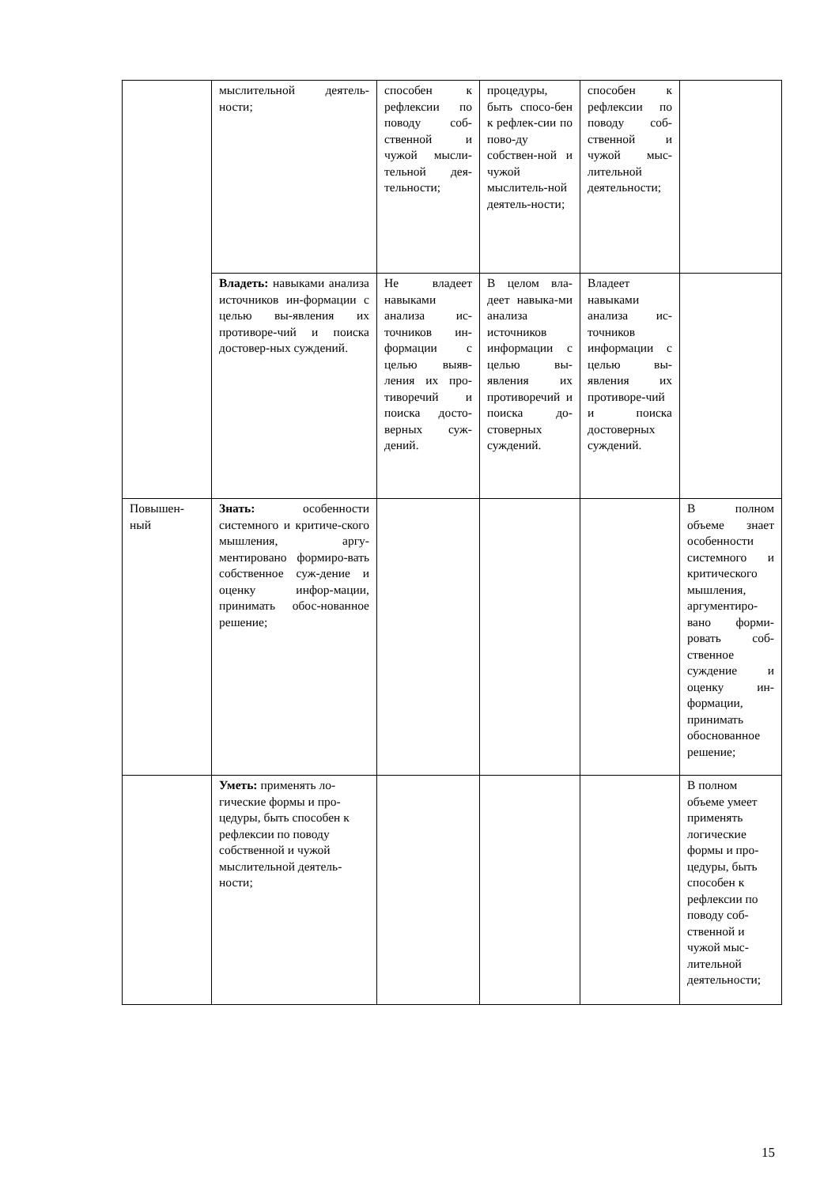| | мыслительной деятель-ности; | способен к рефлексии по поводу соб-ственной и чужой мысли-тельной дея-тельности; | процедуры, быть спосо-бен к рефлек-сии по пово-ду собствен-ной и чужой мыслитель-ной деятель-ности; | способен к рефлексии по поводу соб-ственной и чужой мыс-лительной деятельности; | |
| | Владеть: навыками анализа источников ин-формации с целью вы-явления их противоре-чий и поиска достовер-ных суждений. | Не владеет навыками анализа ис-точников ин-формации с целью выяв-ления их про-тиворечий и поиска досто-верных суж-дений. | В целом вла-деет навыка-ми анализа источников информации с целью вы-явления их противоречий и поиска до-стоверных суждений. | Владеет навыками анализа ис-точников информации с целью вы-явления их противоре-чий и поиска достоверных суждений. | |
| Повышен-ный | Знать: особенности системного и критиче-ского мышления, аргу-ментировано формиро-вать собственное суж-дение и оценку инфор-мации, принимать обос-нованное решение; | | | | В полном объеме знает особенности системного и критического мышления, аргументиро-вано форми-ровать соб-ственное суждение и оценку ин-формации, принимать обоснованное решение; |
| | Уметь: применять ло-гические формы и про-цедуры, быть способен к рефлексии по поводу собственной и чужой мыслительной деятель-ности; | | | | В полном объеме умеет применять логические формы и про-цедуры, быть способен к рефлексии по поводу соб-ственной и чужой мыс-лительной деятельности; |
15